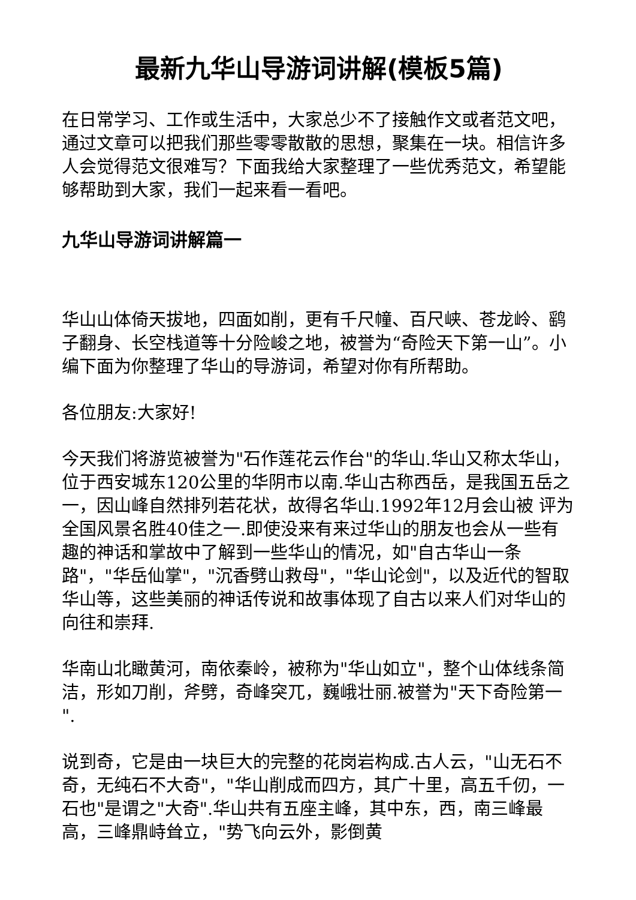最新九华山导游词讲解(模板5篇)
在日常学习、工作或生活中，大家总少不了接触作文或者范文吧，通过文章可以把我们那些零零散散的思想，聚集在一块。相信许多人会觉得范文很难写？下面我给大家整理了一些优秀范文，希望能够帮助到大家，我们一起来看一看吧。
九华山导游词讲解篇一
华山山体倚天拔地，四面如削，更有千尺幢、百尺峡、苍龙岭、鹞子翻身、长空栈道等十分险峻之地，被誉为“奇险天下第一山”。小编下面为你整理了华山的导游词，希望对你有所帮助。
各位朋友:大家好!
今天我们将游览被誉为"石作莲花云作台"的华山.华山又称太华山，位于西安城东120公里的华阴市以南.华山古称西岳，是我国五岳之一，因山峰自然排列若花状，故得名华山.1992年12月会山被 评为全国风景名胜40佳之一.即使没来有来过华山的朋友也会从一些有趣的神话和掌故中了解到一些华山的情况，如"自古华山一条路"，"华岳仙掌"，"沉香劈山救母"，"华山论剑"，以及近代的智取华山等，这些美丽的神话传说和故事体现了自古以来人们对华山的向往和崇拜.
华南山北瞰黄河，南依秦岭，被称为"华山如立"，整个山体线条简洁，形如刀削，斧劈，奇峰突兀，巍峨壮丽.被誉为"天下奇险第一 ".
说到奇，它是由一块巨大的完整的花岗岩构成.古人云，"山无石不奇，无纯石不大奇"，"华山削成而四方，其广十里，高五千仞，一石也"是谓之"大奇".华山共有五座主峰，其中东，西，南三峰最高，三峰鼎峙耸立，"势飞向云外，影倒黄